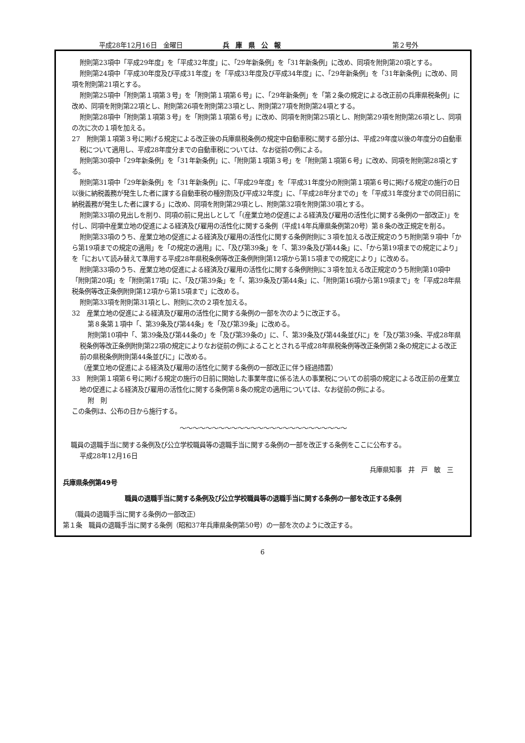平成28年12月16日　金曜日 兵　庫　県　公　報 第２号外
附則第23項中「平成29年度」を「平成32年度」に、「29年新条例」を「31年新条例」に改め、同項を附則第20項とする。
附則第24項中「平成30年度及び平成31年度」を「平成33年度及び平成34年度」に、「29年新条例」を「31年新条例」に改め、同項を附則第21項とする。
附則第25項中「附則第１項第３号」を「附則第１項第６号」に、「29年新条例」を「第２条の規定による改正前の兵庫県税条例」に改め、同項を附則第22項とし、附則第26項を附則第23項とし、附則第27項を附則第24項とする。
附則第28項中「附則第１項第３号」を「附則第１項第６号」に改め、同項を附則第25項とし、附則第29項を附則第26項とし、同項の次に次の１項を加える。
27　附則第１項第３号に掲げる規定による改正後の兵庫県税条例の規定中自動車税に関する部分は、平成29年度以後の年度分の自動車税について適用し、平成28年度分までの自動車税については、なお従前の例による。
附則第30項中「29年新条例」を「31年新条例」に、「附則第１項第３号」を「附則第１項第６号」に改め、同項を附則第28項とする。
附則第31項中「29年新条例」を「31年新条例」に、「平成29年度」を「平成31年度分の附則第１項第６号に掲げる規定の施行の日以後に納税義務が発生した者に課する自動車税の種別割及び平成32年度」に、「平成28年分までの」を「平成31年度分までの同日前に納税義務が発生した者に課する」に改め、同項を附則第29項とし、附則第32項を附則第30項とする。
附則第33項の見出しを削り、同項の前に見出しとして「(産業立地の促進による経済及び雇用の活性化に関する条例の一部改正)」を付し、同項中産業立地の促進による経済及び雇用の活性化に関する条例（平成14年兵庫県条例第20号）第８条の改正規定を削る。
附則第33項のうち、産業立地の促進による経済及び雇用の活性化に関する条例附則に３項を加える改正規定のうち附則第９項中「から第19項までの規定の適用」を「の規定の適用」に、「及び第39条」を「、第39条及び第44条」に、「から第19項までの規定により」を「において読み替えて準用する平成28年県税条例等改正条例附則第12項から第15項までの規定により」に改める。
附則第33項のうち、産業立地の促進による経済及び雇用の活性化に関する条例附則に３項を加える改正規定のうち附則第10項中「附則第20項」を「附則第17項」に、「及び第39条」を「、第39条及び第44条」に、「附則第16項から第19項まで」を「平成28年県税条例等改正条例附則第12項から第15項まで」に改める。
附則第33項を附則第31項とし、附則に次の２項を加える。
32　産業立地の促進による経済及び雇用の活性化に関する条例の一部を次のように改正する。
第８条第１項中「、第39条及び第44条」を「及び第39条」に改める。
附則第10項中「、第39条及び第44条の」を「及び第39条の」に、「、第39条及び第44条並びに」を「及び第39条、平成28年県税条例等改正条例附則第22項の規定によりなお従前の例によることとされる平成28年県税条例等改正条例第２条の規定による改正前の県税条例附則第44条並びに」に改める。
（産業立地の促進による経済及び雇用の活性化に関する条例の一部改正に伴う経過措置）
33　附則第１項第６号に掲げる規定の施行の日前に開始した事業年度に係る法人の事業税についての前項の規定による改正前の産業立地の促進による経済及び雇用の活性化に関する条例第８条の規定の適用については、なお従前の例による。
附　則
この条例は、公布の日から施行する。
〜〜〜〜〜〜〜〜〜〜〜〜〜〜〜〜〜〜〜〜〜〜〜〜〜〜
職員の退職手当に関する条例及び公立学校職員等の退職手当に関する条例の一部を改正する条例をここに公布する。
平成28年12月16日
兵庫県知事　井　戸　敏　三
兵庫県条例第49号
職員の退職手当に関する条例及び公立学校職員等の退職手当に関する条例の一部を改正する条例
（職員の退職手当に関する条例の一部改正）
第１条　職員の退職手当に関する条例（昭和37年兵庫県条例第50号）の一部を次のように改正する。
6